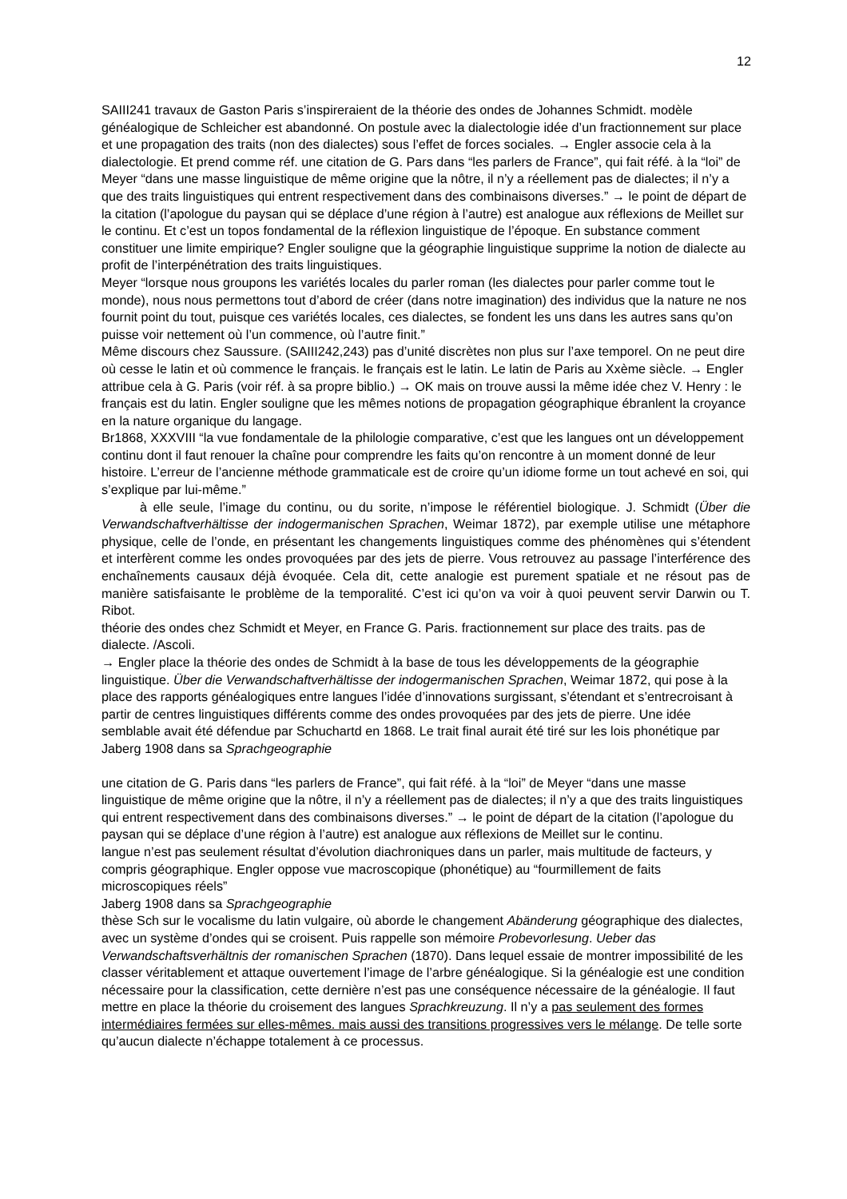12
SAIII241 travaux de Gaston Paris s’inspireraient de la théorie des ondes de Johannes Schmidt. modèle généalogique de Schleicher est abandonné. On postule avec la dialectologie idée d’un fractionnement sur place et une propagation des traits (non des dialectes) sous l’effet de forces sociales. → Engler associe cela à la dialectologie. Et prend comme réf. une citation de G. Pars dans “les parlers de France”, qui fait réfé. à la “loi” de Meyer “dans une masse linguistique de même origine que la nôtre, il n’y a réellement pas de dialectes; il n’y a que des traits linguistiques qui entrent respectivement dans des combinaisons diverses.” → le point de départ de la citation (l’apologue du paysan qui se déplace d’une région à l’autre) est analogue aux réflexions de Meillet sur le continu. Et c’est un topos fondamental de la réflexion linguistique de l’époque. En substance comment constituer une limite empirique? Engler souligne que la géographie linguistique supprime la notion de dialecte au profit de l’interpénétration des traits linguistiques.
Meyer “lorsque nous groupons les variétés locales du parler roman (les dialectes pour parler comme tout le monde), nous nous permettons tout d’abord de créer (dans notre imagination) des individus que la nature ne nos fournit point du tout, puisque ces variétés locales, ces dialectes, se fondent les uns dans les autres sans qu’on puisse voir nettement où l’un commence, où l’autre finit.”
Même discours chez Saussure. (SAIII242,243) pas d’unité discrètes non plus sur l’axe temporel. On ne peut dire où cesse le latin et où commence le français. le français est le latin. Le latin de Paris au Xxème siècle. → Engler attribue cela à G. Paris (voir réf. à sa propre biblio.) → OK mais on trouve aussi la même idée chez V. Henry : le français est du latin. Engler souligne que les mêmes notions de propagation géographique ébranlent la croyance en la nature organique du langage.
Br1868, XXXVIII “la vue fondamentale de la philologie comparative, c’est que les langues ont un développement continu dont il faut renouer la chaîne pour comprendre les faits qu’on rencontre à un moment donné de leur histoire. L’erreur de l’ancienne méthode grammaticale est de croire qu’un idiome forme un tout achevé en soi, qui s’explique par lui-même.”
à elle seule, l’image du continu, ou du sorite, n’impose le référentiel biologique. J. Schmidt (Über die Verwandschaftverhältisse der indogermanischen Sprachen, Weimar 1872), par exemple utilise une métaphore physique, celle de l’onde, en présentant les changements linguistiques comme des phénomènes qui s’étendent et interfèrent comme les ondes provoquées par des jets de pierre. Vous retrouvez au passage l’interférence des enchaînements causaux déjà évoquée. Cela dit, cette analogie est purement spatiale et ne résout pas de manière satisfaisante le problème de la temporalité. C’est ici qu’on va voir à quoi peuvent servir Darwin ou T. Ribot.
théorie des ondes chez Schmidt et Meyer, en France G. Paris. fractionnement sur place des traits. pas de dialecte. /Ascoli.
→ Engler place la théorie des ondes de Schmidt à la base de tous les développements de la géographie linguistique. Über die Verwandschaftverhältisse der indogermanischen Sprachen, Weimar 1872, qui pose à la place des rapports généalogiques entre langues l’idée d’innovations surgissant, s’étendant et s’entrecroisant à partir de centres linguistiques différents comme des ondes provoquées par des jets de pierre. Une idée semblable avait été défendue par Schuchartd en 1868. Le trait final aurait été tiré sur les lois phonétique par Jaberg 1908 dans sa Sprachgeographie
une citation de G. Paris dans “les parlers de France”, qui fait réfé. à la “loi” de Meyer “dans une masse linguistique de même origine que la nôtre, il n’y a réellement pas de dialectes; il n’y a que des traits linguistiques qui entrent respectivement dans des combinaisons diverses.” → le point de départ de la citation (l’apologue du paysan qui se déplace d’une région à l’autre) est analogue aux réflexions de Meillet sur le continu.
langue n’est pas seulement résultat d’évolution diachroniques dans un parler, mais multitude de facteurs, y compris géographique. Engler oppose vue macroscopique (phonétique) au “fourmillement de faits microscopiques réels”
Jaberg 1908 dans sa Sprachgeographie
thèse Sch sur le vocalisme du latin vulgaire, où aborde le changement Abänderung géographique des dialectes, avec un système d’ondes qui se croisent. Puis rappelle son mémoire Probevorlesung. Ueber das Verwandschaftsverhältnis der romanischen Sprachen (1870). Dans lequel essaie de montrer impossibilité de les classer véritablement et attaque ouvertement l’image de l’arbre généalogique. Si la généalogie est une condition nécessaire pour la classification, cette dernière n’est pas une conséquence nécessaire de la généalogie. Il faut mettre en place la théorie du croisement des langues Sprachkreuzung. Il n’y a pas seulement des formes intermédiaires fermées sur elles-mêmes. mais aussi des transitions progressives vers le mélange. De telle sorte qu’aucun dialecte n’échappe totalement à ce processus.